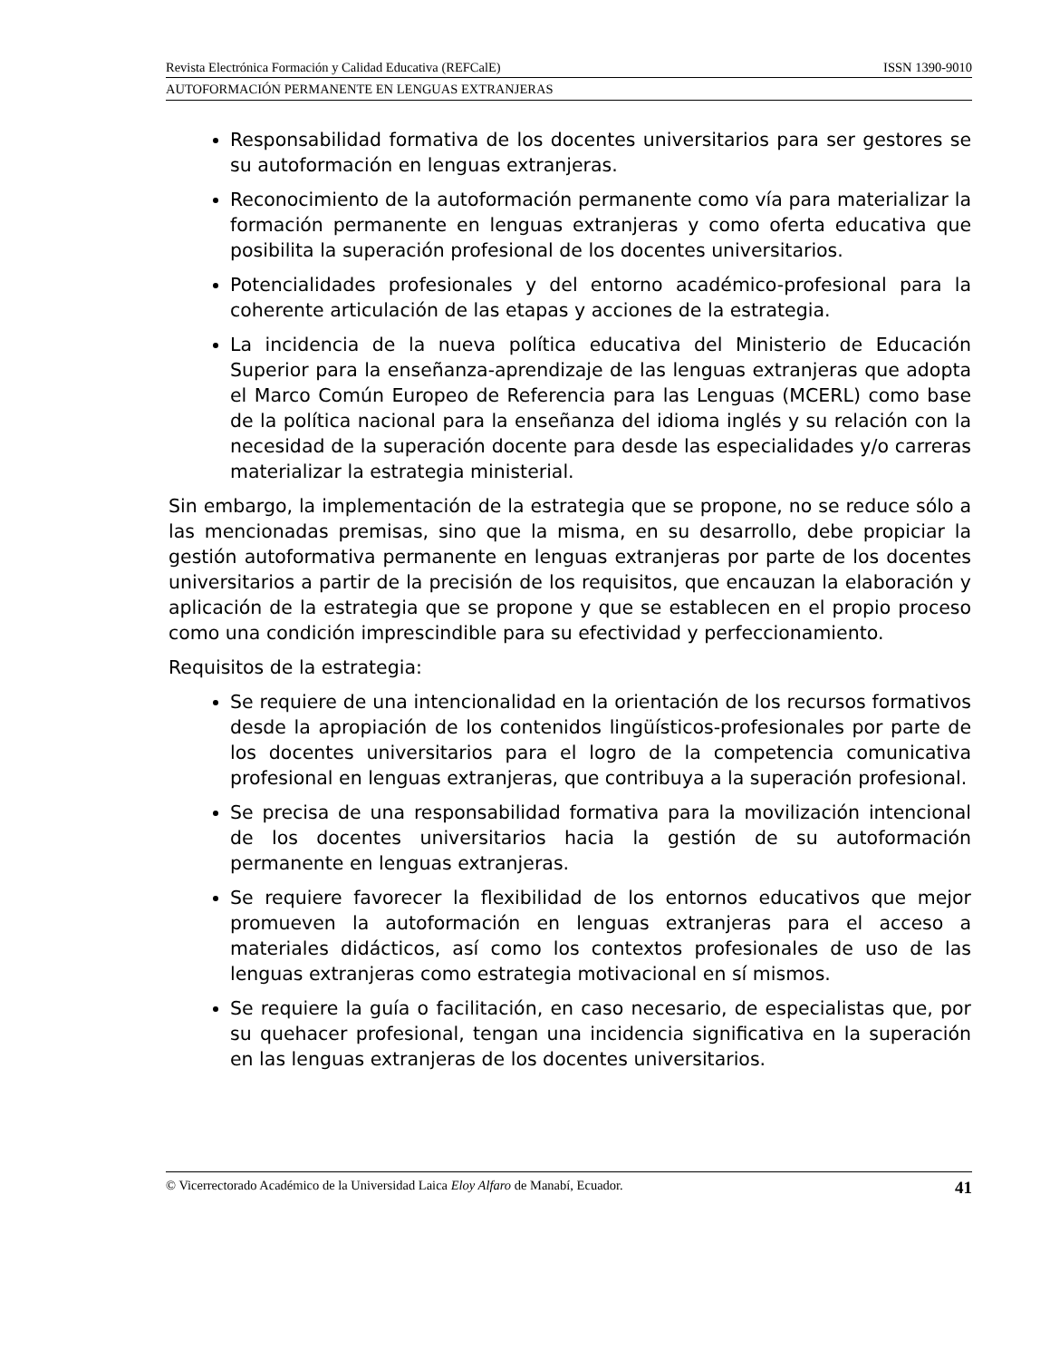Revista Electrónica Formación y Calidad Educativa (REFCalE) ISSN 1390-9010
AUTOFORMACIÓN PERMANENTE EN LENGUAS EXTRANJERAS
Responsabilidad formativa de los docentes universitarios para ser gestores se su autoformación en lenguas extranjeras.
Reconocimiento de la autoformación permanente como vía para materializar la formación permanente en lenguas extranjeras y como oferta educativa que posibilita la superación profesional de los docentes universitarios.
Potencialidades profesionales y del entorno académico-profesional para la coherente articulación de las etapas y acciones de la estrategia.
La incidencia de la nueva política educativa del Ministerio de Educación Superior para la enseñanza-aprendizaje de las lenguas extranjeras que adopta el Marco Común Europeo de Referencia para las Lenguas (MCERL) como base de la política nacional para la enseñanza del idioma inglés y su relación con la necesidad de la superación docente para desde las especialidades y/o carreras materializar la estrategia ministerial.
Sin embargo, la implementación de la estrategia que se propone, no se reduce sólo a las mencionadas premisas, sino que la misma, en su desarrollo, debe propiciar la gestión autoformativa permanente en lenguas extranjeras por parte de los docentes universitarios a partir de la precisión de los requisitos, que encauzan la elaboración y aplicación de la estrategia que se propone y que se establecen en el propio proceso como una condición imprescindible para su efectividad y perfeccionamiento.
Requisitos de la estrategia:
Se requiere de una intencionalidad en la orientación de los recursos formativos desde la apropiación de los contenidos lingüísticos-profesionales por parte de los docentes universitarios para el logro de la competencia comunicativa profesional en lenguas extranjeras, que contribuya a la superación profesional.
Se precisa de una responsabilidad formativa para la movilización intencional de los docentes universitarios hacia la gestión de su autoformación permanente en lenguas extranjeras.
Se requiere favorecer la flexibilidad de los entornos educativos que mejor promueven la autoformación en lenguas extranjeras para el acceso a materiales didácticos, así como los contextos profesionales de uso de las lenguas extranjeras como estrategia motivacional en sí mismos.
Se requiere la guía o facilitación, en caso necesario, de especialistas que, por su quehacer profesional, tengan una incidencia significativa en la superación en las lenguas extranjeras de los docentes universitarios.
© Vicerrectorado Académico de la Universidad Laica Eloy Alfaro de Manabí, Ecuador. 41